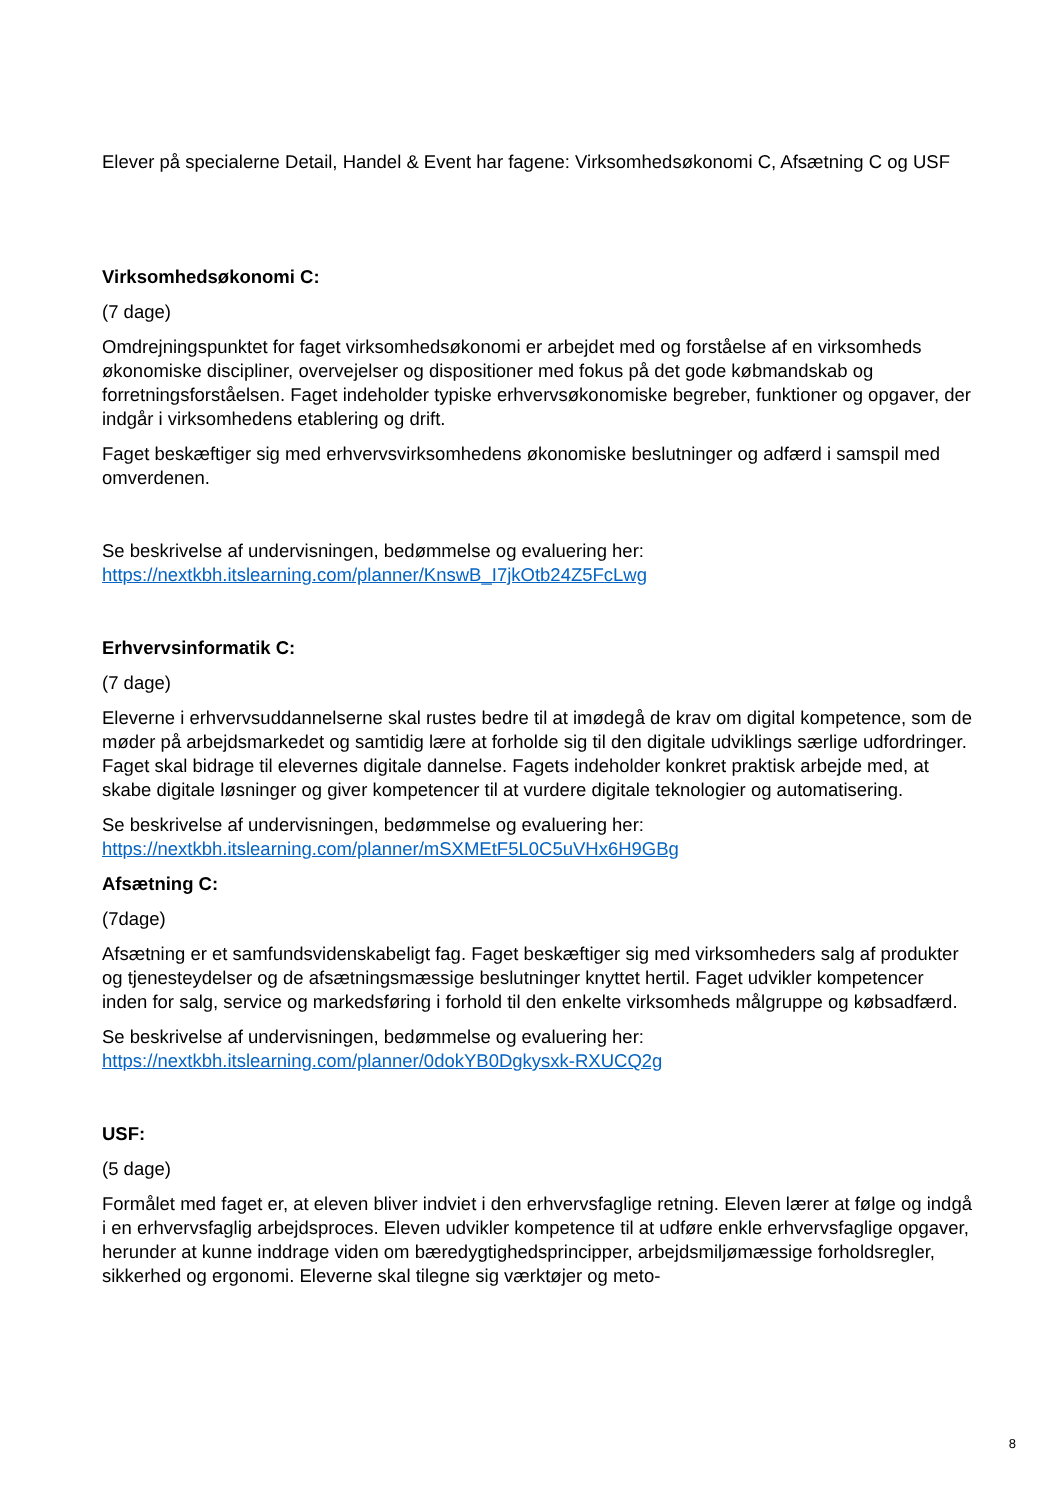Elever på specialerne Detail, Handel & Event har fagene: Virksomhedsøkonomi C, Afsætning C og USF
Virksomhedsøkonomi C:
(7 dage)
Omdrejningspunktet for faget virksomhedsøkonomi er arbejdet med og forståelse af en virksomheds økonomiske discipliner, overvejelser og dispositioner med fokus på det gode købmandskab og forretningsforståelsen. Faget indeholder typiske erhvervsøkonomiske begreber, funktioner og opgaver, der indgår i virksomhedens etablering og drift.
Faget beskæftiger sig med erhvervsvirksomhedens økonomiske beslutninger og adfærd i samspil med omverdenen.
Se beskrivelse af undervisningen, bedømmelse og evaluering her:
https://nextkbh.itslearning.com/planner/KnswB_I7jkOtb24Z5FcLwg
Erhvervsinformatik C:
(7 dage)
Eleverne i erhvervsuddannelserne skal rustes bedre til at imødegå de krav om digital kompetence, som de møder på arbejdsmarkedet og samtidig lære at forholde sig til den digitale udviklings særlige udfordringer. Faget skal bidrage til elevernes digitale dannelse. Fagets indeholder konkret praktisk arbejde med, at skabe digitale løsninger og giver kompetencer til at vurdere digitale teknologier og automatisering.
Se beskrivelse af undervisningen, bedømmelse og evaluering her:
https://nextkbh.itslearning.com/planner/mSXMEtF5L0C5uVHx6H9GBg
Afsætning C:
(7dage)
Afsætning er et samfundsvidenskabeligt fag. Faget beskæftiger sig med virksomheders salg af produkter og tjenesteydelser og de afsætningsmæssige beslutninger knyttet hertil. Faget udvikler kompetencer inden for salg, service og markedsføring i forhold til den enkelte virksomheds målgruppe og købsadfærd.
Se beskrivelse af undervisningen, bedømmelse og evaluering her:
https://nextkbh.itslearning.com/planner/0dokYB0Dgkysxk-RXUCQ2g
USF:
(5 dage)
Formålet med faget er, at eleven bliver indviet i den erhvervsfaglige retning. Eleven lærer at følge og indgå i en erhvervsfaglig arbejdsproces. Eleven udvikler kompetence til at udføre enkle erhvervsfaglige opgaver, herunder at kunne inddrage viden om bæredygtighedsprincipper, arbejdsmiljømæssige forholdsregler, sikkerhed og ergonomi. Eleverne skal tilegne sig værktøjer og meto-
8